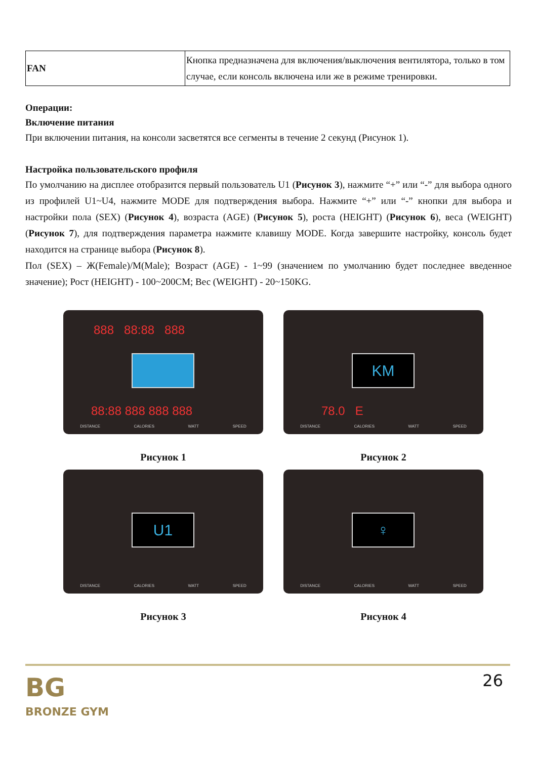| FAN | Кнопка предназначена для включения/выключения вентилятора, только в том случае, если консоль включена или же в режиме тренировки. |
Операции:
Включение питания
При включении питания, на консоли засветятся все сегменты в течение 2 секунд (Рисунок 1).
Настройка пользовательского профиля
По умолчанию на дисплее отобразится первый пользователь U1 (Рисунок 3), нажмите “+” или “-” для выбора одного из профилей U1~U4, нажмите MODE для подтверждения выбора. Нажмите “+” или “-” кнопки для выбора и настройки пола (SEX) (Рисунок 4), возраста (AGE) (Рисунок 5), роста (HEIGHT) (Рисунок 6), веса (WEIGHT) (Рисунок 7), для подтверждения параметра нажмите клавишу MODE. Когда завершите настройку, консоль будет находится на странице выбора (Рисунок 8).
Пол (SEX) – Ж(Female)/M(Male); Возраст (AGE) - 1~99 (значением по умолчанию будет последнее введенное значение); Рост (HEIGHT) - 100~200CM; Вес (WEIGHT) - 20~150KG.
888 88:88 888
88:88 888 888 888
DISTANCE CALORIES WATT SPEED
Рисунок 1
KM
78.0 E
DISTANCE CALORIES WATT SPEED
Рисунок 2
U1
DISTANCE CALORIES WATT SPEED
Рисунок 3
♀
DISTANCE CALORIES WATT SPEED
Рисунок 4
26
BG
BRONZE GYM